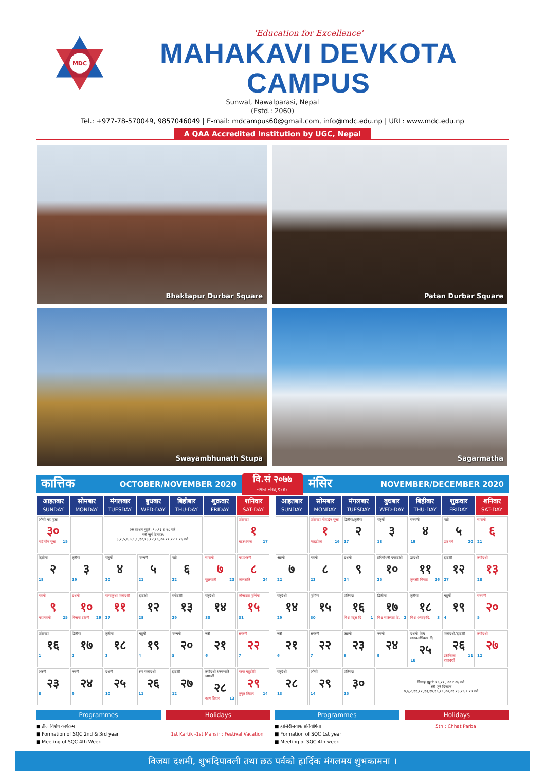MDC
'Education for Excellence'
MAHAKAVI DEVKOTA CAMPUS
Sunwal, Nawalparasi, Nepal
(Estd.: 2060)
Tel.: +977-78-570049, 9857046049 | E-mail: mdcampus60@gmail.com, info@mdc.edu.np | URL: www.mdc.edu.np
A QAA Accredited Institution by UGC, Nepal
Bhaktapur Durbar Square
Patan Durbar Square
Swayambhunath Stupa
Sagarmatha
कात्तिक OCTOBER/NOVEMBER 2020
वि.सं २०७७ नेपाल संवत् ११४१
मंसिर NOVEMBER/DECEMBER 2020
| आइतबार SUNDAY | सोमबार MONDAY | मंगलबार TUESDAY | बुधबार WED-DAY | बिहीबार THU-DAY | शुक्रवार FRIDAY | शनिवार SAT-DAY |
| --- | --- | --- | --- | --- | --- | --- |
| औंसी मह पूजा ३० गाई गोरु पूजा 15 | | अन्न प्राशन मुहूर्त: १०,१३ र २८ गते। स्त्री जुर्न दिनहरु: ३,२,५,६,७,८,९,१२,१३,१४,१६,२०,२१,२४ र २६ गते। | | | | प्रतिपदा १ घटस्थापना 17 |
| द्वितीया २ 18 | तृतीया ३ 19 | चतुर्थी ४ 20 | पञ्चमी ५ 21 | षष्ठी ६ 22 | सप्तमी ७ फूलपाती 23 | महाअष्टमी ८ कालरात्रि 24 |
| नवमी ९ महानवमी 25 | दशमी १० विजया दशमी 26 | पापांकुशा एकादशी ११ 27 | द्वादशी १२ 28 | त्रयोदशी १३ 29 | चतुर्दशी १४ 30 | कोजाग्रत पूर्णिमा १५ 31 |
| प्रतिपदा १६ 1 | द्वितीया १७ 2 | तृतीया १८ 3 | चतुर्थी १९ 4 | पञ्चमी २० 5 | षष्ठी २१ 6 | सप्तमी २२ 7 |
| अष्टमी २३ 8 | नवमी २४ 9 | दशमी २५ 10 | रमा एकादशी २६ 11 | द्वादशी २७ 12 | त्रयोदशी धनवन्तरि जयन्ती २८ काग तिहार 13 | नरक चतुर्दशी २९ कुकुर तिहार 14 |
| आइतबार SUNDAY | सोमबार MONDAY | मंगलबार TUESDAY | बुधबार WED-DAY | बिहीबार THU-DAY | शुक्रवार FRIDAY | शनिवार SAT-DAY |
| --- | --- | --- | --- | --- | --- | --- |
| | प्रतिपदा गोवर्द्धन पूजा १ भाइटीका 16 | द्वितीया/तृतीया २ 17 | चतुर्थी ३ 18 | पञ्चमी ४ 19 | षष्ठी ५ छठ पर्व 20 | सप्तमी ६ 21 |
| अष्टमी ७ 22 | नवमी ८ 23 | दशमी ९ 24 | हरिबोधनी एकादशी १० 25 | द्वादशी ११ तुलसी विवाह 26 | द्वादशी १२ 27 | त्रयोदशी १३ 28 |
| चतुर्दशी १४ 29 | पूर्णिमा १५ 30 | प्रतिपदा १६ विश्व एड्स दि. 1 | द्वितीया १७ विश्व साक्षरता दि. 2 | तृतीया १८ विश्व अपाङ्ग दि. 3 | चतुर्थी १९ 4 | पञ्चमी २० 5 |
| षष्ठी २१ 6 | सप्तमी २२ 7 | अष्टमी २३ 8 | नवमी २४ 9 | दशमी विश्व मानवअधिकार दि. २५ 10 | एकादशी/द्वादशी २६ उत्पत्तिका एकादशी 11 | त्रयोदशी २७ 12 |
| चतुर्दशी २८ 13 | औंसी २९ 14 | प्रतिपदा ३० 15 | विवाह मुहूर्त: १६,२१, २२ र २६ गते। स्त्री जुर्न दिनहरु: ४,६,८,११,१२,१३,१४,१६,१९,२०,२१,२३,२६ र २७ गते। | | | |
Programmes Holidays
■ तीज विशेष कार्यक्रम
■ Formation of SQC 2nd & 3rd year
■ Meeting of SQC 4th Week
1st Kartik -1st Mansir : Festival Vacation
Programmes Holidays
■ हाजिरीजवाफ प्रतियोगिता
■ Formation of SQC 1st year
■ Meeting of SQC 4th week
5th : Chhat Parba
विजया दशमी, शुभदिपावली तथा छठ पर्वको हार्दिक मंगलमय शुभकामना ।